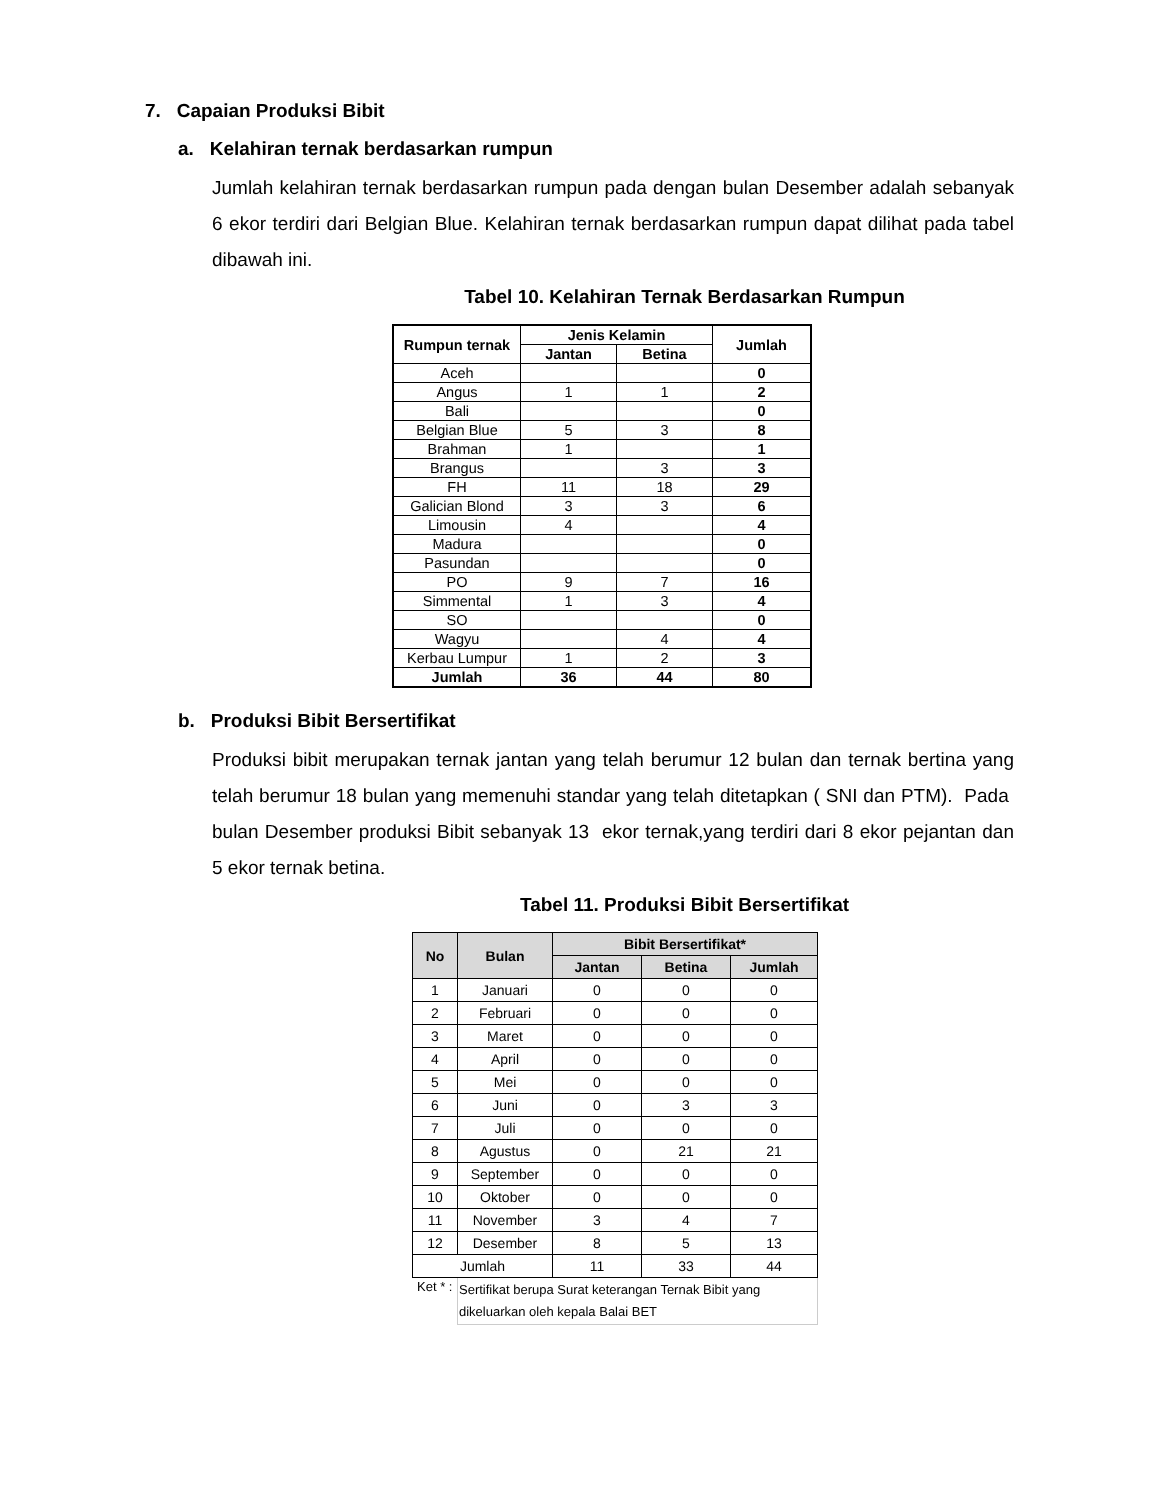7. Capaian Produksi Bibit
a. Kelahiran ternak berdasarkan rumpun
Jumlah kelahiran ternak berdasarkan rumpun pada dengan bulan Desember adalah sebanyak 6 ekor terdiri dari Belgian Blue. Kelahiran ternak berdasarkan rumpun dapat dilihat pada tabel dibawah ini.
Tabel 10. Kelahiran Ternak Berdasarkan Rumpun
| Rumpun ternak | Jenis Kelamin | | Jumlah |
| --- | --- | --- | --- |
| | Jantan | Betina | |
| Aceh | | | 0 |
| Angus | 1 | 1 | 2 |
| Bali | | | 0 |
| Belgian Blue | 5 | 3 | 8 |
| Brahman | 1 | | 1 |
| Brangus | | 3 | 3 |
| FH | 11 | 18 | 29 |
| Galician Blond | 3 | 3 | 6 |
| Limousin | 4 | | 4 |
| Madura | | | 0 |
| Pasundan | | | 0 |
| PO | 9 | 7 | 16 |
| Simmental | 1 | 3 | 4 |
| SO | | | 0 |
| Wagyu | | 4 | 4 |
| Kerbau Lumpur | 1 | 2 | 3 |
| Jumlah | 36 | 44 | 80 |
b. Produksi Bibit Bersertifikat
Produksi bibit merupakan ternak jantan yang telah berumur 12 bulan dan ternak bertina yang telah berumur 18 bulan yang memenuhi standar yang telah ditetapkan ( SNI dan PTM). Pada bulan Desember produksi Bibit sebanyak 13 ekor ternak,yang terdiri dari 8 ekor pejantan dan 5 ekor ternak betina.
Tabel 11. Produksi Bibit Bersertifikat
| No | Bulan | Bibit Bersertifikat* | | |
| --- | --- | --- | --- | --- |
| | | Jantan | Betina | Jumlah |
| 1 | Januari | 0 | 0 | 0 |
| 2 | Februari | 0 | 0 | 0 |
| 3 | Maret | 0 | 0 | 0 |
| 4 | April | 0 | 0 | 0 |
| 5 | Mei | 0 | 0 | 0 |
| 6 | Juni | 0 | 3 | 3 |
| 7 | Juli | 0 | 0 | 0 |
| 8 | Agustus | 0 | 21 | 21 |
| 9 | September | 0 | 0 | 0 |
| 10 | Oktober | 0 | 0 | 0 |
| 11 | November | 3 | 4 | 7 |
| 12 | Desember | 8 | 5 | 13 |
| Jumlah | | 11 | 33 | 44 |
| Ket * : | Sertifikat berupa Surat keterangan Ternak Bibit yang dikeluarkan oleh kepala Balai BET | | | |